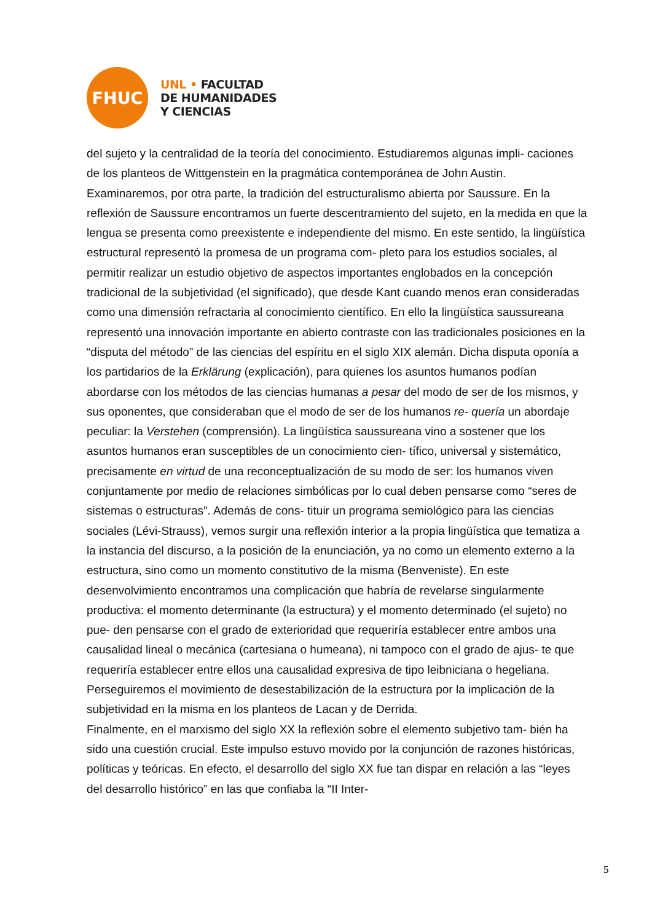FHUC
UNL • FACULTAD
DE HUMANIDADES
Y CIENCIAS
del sujeto y la centralidad de la teoría del conocimiento. Estudiaremos algunas impli- caciones de los planteos de Wittgenstein en la pragmática contemporánea de John Austin.
Examinaremos, por otra parte, la tradición del estructuralismo abierta por Saussure. En la reflexión de Saussure encontramos un fuerte descentramiento del sujeto, en la medida en que la lengua se presenta como preexistente e independiente del mismo. En este sentido, la lingüística estructural representó la promesa de un programa com- pleto para los estudios sociales, al permitir realizar un estudio objetivo de aspectos importantes englobados en la concepción tradicional de la subjetividad (el significado), que desde Kant cuando menos eran consideradas como una dimensión refractaria al conocimiento científico. En ello la lingüística saussureana representó una innovación importante en abierto contraste con las tradicionales posiciones en la “disputa del método” de las ciencias del espíritu en el siglo XIX alemán. Dicha disputa oponía a los partidarios de la Erklärung (explicación), para quienes los asuntos humanos podían abordarse con los métodos de las ciencias humanas a pesar del modo de ser de los mismos, y sus oponentes, que consideraban que el modo de ser de los humanos re- quería un abordaje peculiar: la Verstehen (comprensión). La lingüística saussureana vino a sostener que los asuntos humanos eran susceptibles de un conocimiento cien- tífico, universal y sistemático, precisamente en virtud de una reconceptualización de su modo de ser: los humanos viven conjuntamente por medio de relaciones simbólicas por lo cual deben pensarse como “seres de sistemas o estructuras”. Además de cons- tituir un programa semiológico para las ciencias sociales (Lévi-Strauss), vemos surgir una reflexión interior a la propia lingüística que tematiza a la instancia del discurso, a la posición de la enunciación, ya no como un elemento externo a la estructura, sino como un momento constitutivo de la misma (Benveniste). En este desenvolvimiento encontramos una complicación que habría de revelarse singularmente productiva: el momento determinante (la estructura) y el momento determinado (el sujeto) no pue- den pensarse con el grado de exterioridad que requeriría establecer entre ambos una causalidad lineal o mecánica (cartesiana o humeana), ni tampoco con el grado de ajus- te que requeriría establecer entre ellos una causalidad expresiva de tipo leibniciana o hegeliana. Perseguiremos el movimiento de desestabilización de la estructura por la implicación de la subjetividad en la misma en los planteos de Lacan y de Derrida.
Finalmente, en el marxismo del siglo XX la reflexión sobre el elemento subjetivo tam- bién ha sido una cuestión crucial. Este impulso estuvo movido por la conjunción de razones históricas, políticas y teóricas. En efecto, el desarrollo del siglo XX fue tan dispar en relación a las “leyes del desarrollo histórico” en las que confiaba la “II Inter-
5